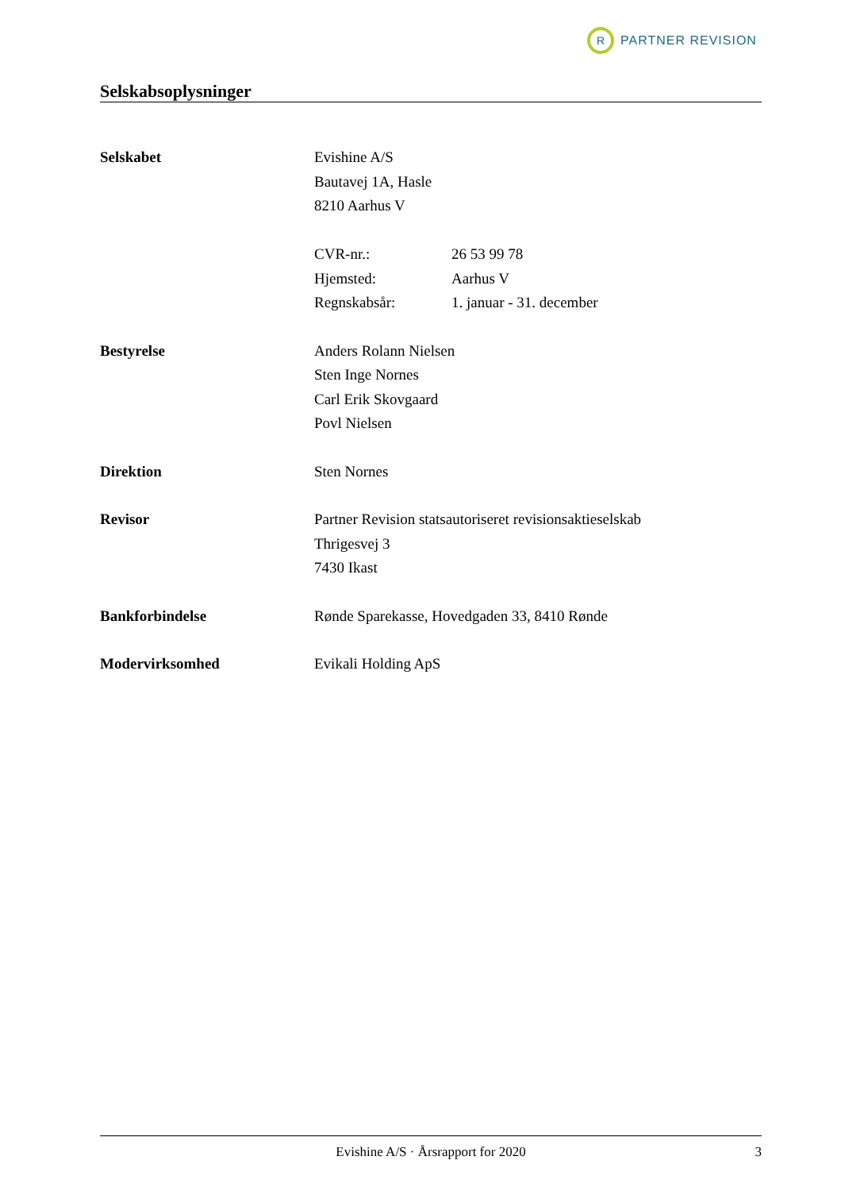R
PARTNER REVISION
Selskabsoplysninger
Selskabet Evishine A/S
Bautavej 1A, Hasle
8210 Aarhus V
CVR-nr.: 26 53 99 78
Hjemsted: Aarhus V
Regnskabsår: 1. januar - 31. december
Bestyrelse Anders Rolann Nielsen
Sten Inge Nornes
Carl Erik Skovgaard
Povl Nielsen
Direktion Sten Nornes
Revisor Partner Revision statsautoriseret revisionsaktieselskab
Thrigesvej 3
7430 Ikast
Bankforbindelse Rønde Sparekasse, Hovedgaden 33, 8410 Rønde
Modervirksomhed Evikali Holding ApS
Evishine A/S · Årsrapport for 2020 3